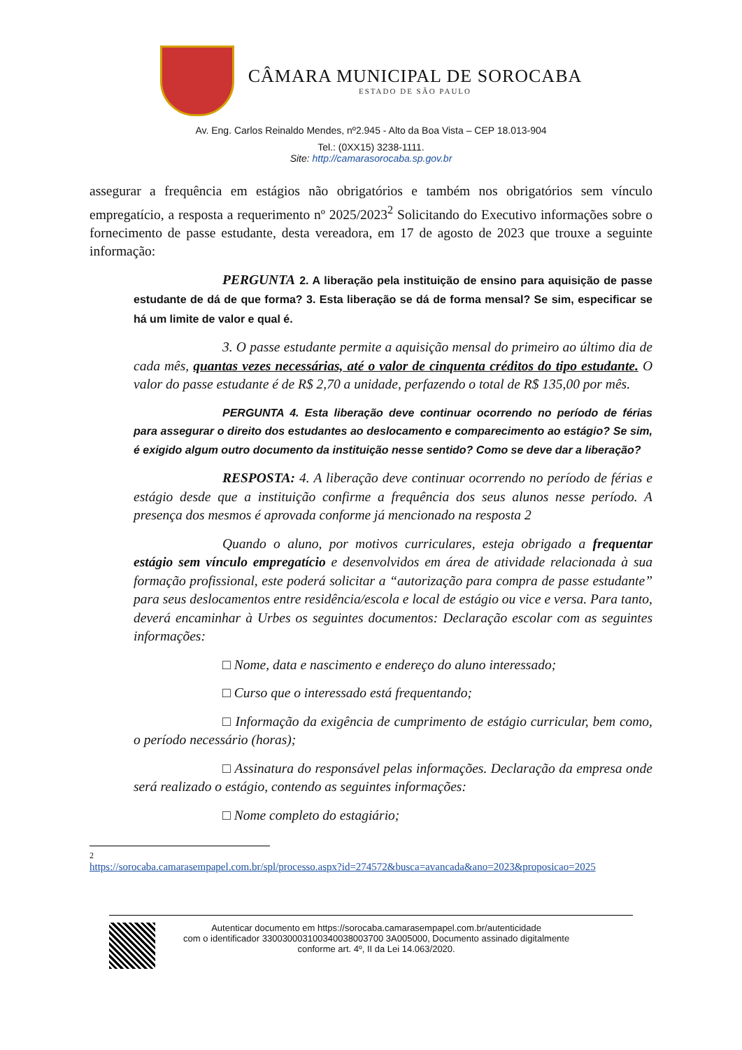CÂMARA MUNICIPAL DE SOROCABA
ESTADO DE SÃO PAULO
Av. Eng. Carlos Reinaldo Mendes, nº2.945 - Alto da Boa Vista – CEP 18.013-904
Tel.: (0XX15) 3238-1111.
Site: http://camarasorocaba.sp.gov.br
assegurar a frequência em estágios não obrigatórios e também nos obrigatórios sem vínculo empregatício, a resposta a requerimento nº 2025/2023<sup>2</sup> Solicitando do Executivo informações sobre o fornecimento de passe estudante, desta vereadora, em 17 de agosto de 2023 que trouxe a seguinte informação:
PERGUNTA 2. A liberação pela instituição de ensino para aquisição de passe estudante de dá de que forma? 3. Esta liberação se dá de forma mensal? Se sim, especificar se há um limite de valor e qual é.
3. O passe estudante permite a aquisição mensal do primeiro ao último dia de cada mês, quantas vezes necessárias, até o valor de cinquenta créditos do tipo estudante. O valor do passe estudante é de R$ 2,70 a unidade, perfazendo o total de R$ 135,00 por mês.
PERGUNTA 4. Esta liberação deve continuar ocorrendo no período de férias para assegurar o direito dos estudantes ao deslocamento e comparecimento ao estágio? Se sim, é exigido algum outro documento da instituição nesse sentido? Como se deve dar a liberação?
RESPOSTA: 4. A liberação deve continuar ocorrendo no período de férias e estágio desde que a instituição confirme a frequência dos seus alunos nesse período. A presença dos mesmos é aprovada conforme já mencionado na resposta 2
Quando o aluno, por motivos curriculares, esteja obrigado a frequentar estágio sem vínculo empregatício e desenvolvidos em área de atividade relacionada à sua formação profissional, este poderá solicitar a “autorização para compra de passe estudante” para seus deslocamentos entre residência/escola e local de estágio ou vice e versa. Para tanto, deverá encaminhar à Urbes os seguintes documentos: Declaração escolar com as seguintes informações:
□ Nome, data e nascimento e endereço do aluno interessado;
□ Curso que o interessado está frequentando;
□ Informação da exigência de cumprimento de estágio curricular, bem como, o período necessário (horas);
□ Assinatura do responsável pelas informações. Declaração da empresa onde será realizado o estágio, contendo as seguintes informações:
□ Nome completo do estagiário;
2
https://sorocaba.camarasempapel.com.br/spl/processo.aspx?id=274572&busca=avancada&ano=2023&proposicao=2025
Autenticar documento em https://sorocaba.camarasempapel.com.br/autenticidade
com o identificador 330030003100340038003700 3A005000, Documento assinado digitalmente
conforme art. 4º, II da Lei 14.063/2020.